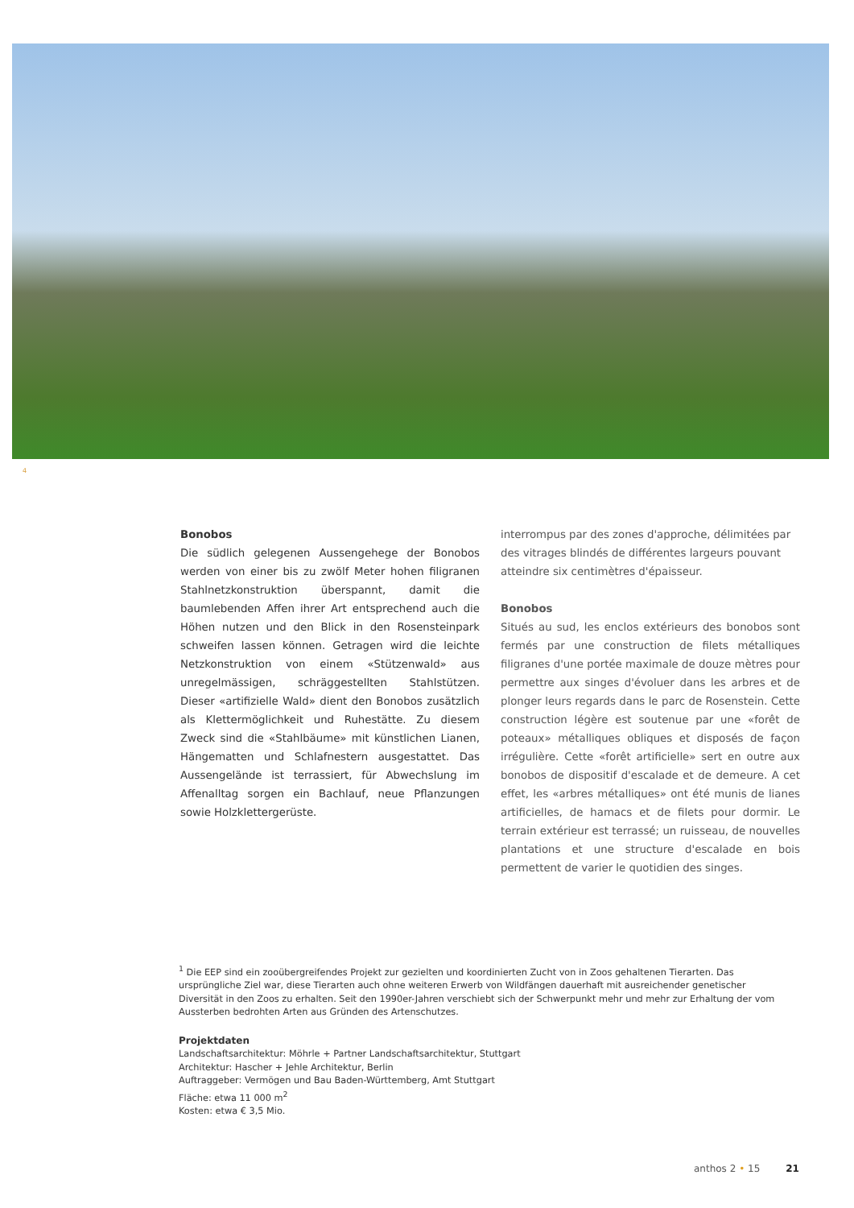4
Bonobos
Die südlich gelegenen Aussengehege der Bonobos werden von einer bis zu zwölf Meter hohen filigranen Stahlnetzkonstruktion überspannt, damit die baumlebenden Affen ihrer Art entsprechend auch die Höhen nutzen und den Blick in den Rosensteinpark schweifen lassen können. Getragen wird die leichte Netzkonstruktion von einem «Stützenwald» aus unregelmässigen, schräggestellten Stahlstützen. Dieser «artifizielle Wald» dient den Bonobos zusätzlich als Klettermöglichkeit und Ruhestätte. Zu diesem Zweck sind die «Stahlbäume» mit künstlichen Lianen, Hängematten und Schlafnestern ausgestattet. Das Aussengelände ist terrassiert, für Abwechslung im Affenalltag sorgen ein Bachlauf, neue Pflanzungen sowie Holzklettergerüste.
interrompus par des zones d'approche, délimitées par des vitrages blindés de différentes largeurs pouvant atteindre six centimètres d'épaisseur.
Bonobos
Situés au sud, les enclos extérieurs des bonobos sont fermés par une construction de filets métalliques filigranes d'une portée maximale de douze mètres pour permettre aux singes d'évoluer dans les arbres et de plonger leurs regards dans le parc de Rosenstein. Cette construction légère est soutenue par une «forêt de poteaux» métalliques obliques et disposés de façon irrégulière. Cette «forêt artificielle» sert en outre aux bonobos de dispositif d'escalade et de demeure. A cet effet, les «arbres métalliques» ont été munis de lianes artificielles, de hamacs et de filets pour dormir. Le terrain extérieur est terrassé; un ruisseau, de nouvelles plantations et une structure d'escalade en bois permettent de varier le quotidien des singes.
<sup>1</sup> Die EEP sind ein zooübergreifendes Projekt zur gezielten und koordinierten Zucht von in Zoos gehaltenen Tierarten. Das ursprüngliche Ziel war, diese Tierarten auch ohne weiteren Erwerb von Wildfängen dauerhaft mit ausreichender genetischer Diversität in den Zoos zu erhalten. Seit den 1990er-Jahren verschiebt sich der Schwerpunkt mehr und mehr zur Erhaltung der vom Aussterben bedrohten Arten aus Gründen des Artenschutzes.
Projektdaten
Landschaftsarchitektur: Möhrle + Partner Landschaftsarchitektur, Stuttgart
Architektur: Hascher + Jehle Architektur, Berlin
Auftraggeber: Vermögen und Bau Baden-Württemberg, Amt Stuttgart
Fläche: etwa 11 000 m<sup>2</sup>
Kosten: etwa € 3,5 Mio.
anthos 2 • 15 21